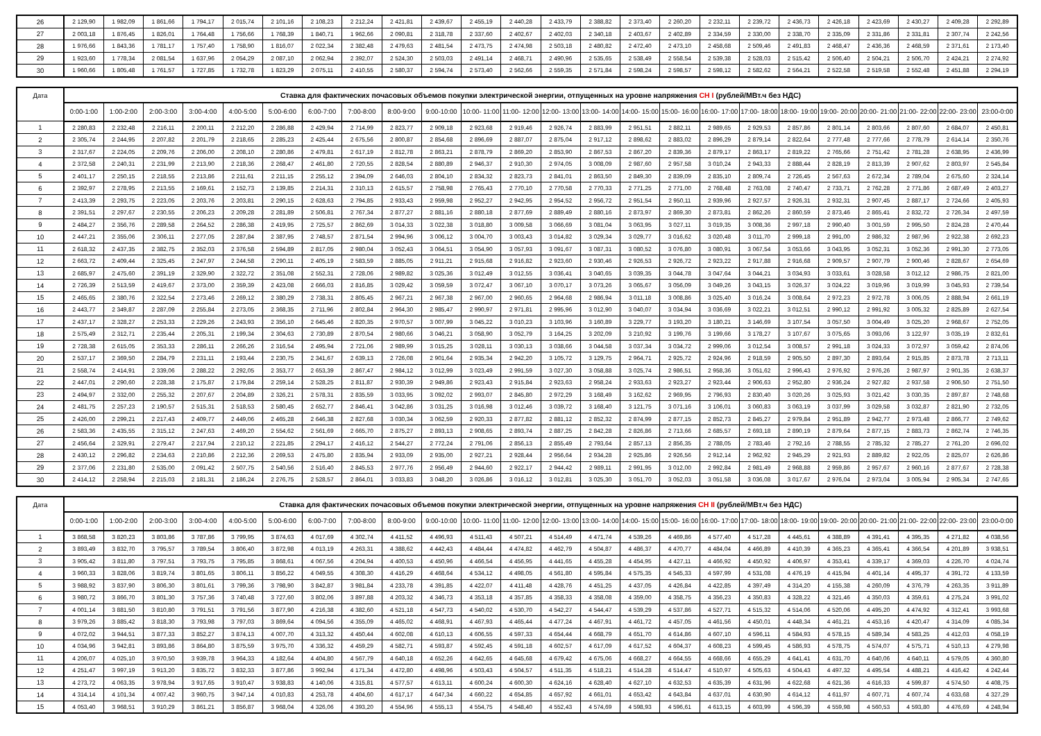| 26 | 2 129,90 | 1 982,09 | 1 861,66 | 1 794,17 | 2 015,74 | 2 101,16 | 2 108,23 | 2 212,24 | 2 421,81 | 2 439,67 | 2 455,19 | 2 440,28 | 2 433,79 | 2 388,82 | 2 373,40 | 2 260,20 | 2 232,11 | 2 239,72 | 2 436,73 | 2 426,18 | 2 423,69 | 2 430,27 | 2 409,28 | 2 292,89 |
| 27 | 2 003,18 | 1 876,45 | 1 826,01 | 1 764,48 | 1 756,66 | 1 768,39 | 1 840,71 | 1 962,66 | 2 090,81 | 2 318,78 | 2 337,60 | 2 402,67 | 2 402,03 | 2 340,18 | 2 403,67 | 2 402,89 | 2 334,59 | 2 330,00 | 2 338,70 | 2 335,09 | 2 331,86 | 2 331,81 | 2 307,74 | 2 242,56 |
| 28 | 1 976,66 | 1 843,36 | 1 781,17 | 1 757,40 | 1 758,90 | 1 816,07 | 2 022,34 | 2 382,48 | 2 479,63 | 2 481,54 | 2 473,75 | 2 474,98 | 2 503,18 | 2 480,82 | 2 472,40 | 2 473,10 | 2 458,68 | 2 509,46 | 2 491,83 | 2 468,47 | 2 436,36 | 2 468,59 | 2 371,61 | 2 173,40 |
| 29 | 1 923,60 | 1 778,34 | 2 081,54 | 1 637,96 | 2 054,29 | 2 087,10 | 2 062,94 | 2 392,07 | 2 524,30 | 2 503,03 | 2 491,14 | 2 468,71 | 2 490,96 | 2 535,65 | 2 538,49 | 2 558,54 | 2 539,38 | 2 528,03 | 2 515,42 | 2 506,40 | 2 504,21 | 2 506,70 | 2 424,21 | 2 274,92 |
| 30 | 1 960,66 | 1 805,48 | 1 761,57 | 1 727,85 | 1 732,78 | 1 823,29 | 2 075,11 | 2 410,55 | 2 580,37 | 2 594,74 | 2 573,40 | 2 562,66 | 2 559,35 | 2 571,84 | 2 598,24 | 2 598,57 | 2 598,12 | 2 582,62 | 2 564,21 | 2 522,58 | 2 519,58 | 2 552,48 | 2 451,88 | 2 294,19 |
| Дата | Ставка для фактических почасовых объемов покупки электрической энергии, отпущенных на уровне напряжения СН I (рублей/МВт.ч без НДС) | | | | | | | | | | | | | | | | | | | | | | | |
| --- | --- | --- | --- | --- | --- | --- | --- | --- | --- | --- | --- | --- | --- | --- | --- | --- | --- | --- | --- | --- | --- | --- | --- | --- |
| | 0:00-1:00 | 1:00-2:00 | 2:00-3:00 | 3:00-4:00 | 4:00-5:00 | 5:00-6:00 | 6:00-7:00 | 7:00-8:00 | 8:00-9:00 | 9:00-10:00 | 10:00- 11:00 | 11:00- 12:00 | 12:00- 13:00 | 13:00- 14:00 | 14:00- 15:00 | 15:00- 16:00 | 16:00- 17:00 | 17:00- 18:00 | 18:00- 19:00 | 19:00- 20:00 | 20:00- 21:00 | 21:00- 22:00 | 22:00- 23:00 | 23:00-0:00 |
| 1 | 2 280,83 | 2 232,48 | 2 216,11 | 2 200,11 | 2 212,20 | 2 286,88 | 2 429,94 | 2 714,99 | 2 823,77 | 2 909,18 | 2 923,68 | 2 919,46 | 2 926,74 | 2 883,99 | 2 951,51 | 2 882,11 | 2 989,65 | 2 929,53 | 2 857,86 | 2 801,14 | 2 803,66 | 2 807,60 | 2 684,07 | 2 450,81 |
| 2 | 2 305,74 | 2 244,95 | 2 207,82 | 2 201,79 | 2 218,65 | 2 285,23 | 2 425,44 | 2 675,56 | 2 800,87 | 2 854,68 | 2 896,69 | 2 887,07 | 2 875,04 | 2 917,12 | 2 898,62 | 2 883,02 | 2 896,29 | 2 879,14 | 2 822,64 | 2 777,48 | 2 777,66 | 2 778,79 | 2 614,14 | 2 350,76 |
| 3 | 2 317,67 | 2 224,05 | 2 209,76 | 2 206,00 | 2 208,10 | 2 280,86 | 2 479,81 | 2 617,19 | 2 812,78 | 2 863,21 | 2 878,79 | 2 869,20 | 2 853,90 | 2 867,53 | 2 867,20 | 2 839,36 | 2 879,17 | 2 863,17 | 2 819,22 | 2 765,66 | 2 751,42 | 2 781,28 | 2 638,95 | 2 436,99 |
| 4 | 2 372,58 | 2 240,31 | 2 231,99 | 2 213,90 | 2 218,36 | 2 268,47 | 2 461,80 | 2 720,55 | 2 828,54 | 2 880,89 | 2 946,37 | 2 910,30 | 2 974,05 | 3 008,09 | 2 987,60 | 2 957,58 | 3 010,24 | 2 943,33 | 2 888,44 | 2 828,19 | 2 813,39 | 2 907,62 | 2 803,97 | 2 545,84 |
| 5 | 2 401,17 | 2 250,15 | 2 218,55 | 2 213,86 | 2 211,61 | 2 211,15 | 2 255,12 | 2 394,09 | 2 646,03 | 2 804,10 | 2 834,32 | 2 823,73 | 2 841,01 | 2 863,50 | 2 849,30 | 2 839,09 | 2 835,10 | 2 809,74 | 2 726,45 | 2 567,63 | 2 672,34 | 2 789,04 | 2 675,60 | 2 324,14 |
| 6 | 2 392,97 | 2 278,95 | 2 213,55 | 2 169,61 | 2 152,73 | 2 139,85 | 2 214,31 | 2 310,13 | 2 615,57 | 2 758,98 | 2 765,43 | 2 770,10 | 2 770,58 | 2 770,33 | 2 771,25 | 2 771,00 | 2 768,48 | 2 763,08 | 2 740,47 | 2 733,71 | 2 762,28 | 2 771,86 | 2 687,49 | 2 403,27 |
| 7 | 2 413,39 | 2 293,75 | 2 223,05 | 2 203,76 | 2 203,81 | 2 290,15 | 2 628,63 | 2 794,85 | 2 933,43 | 2 959,98 | 2 952,27 | 2 942,95 | 2 954,52 | 2 956,72 | 2 951,54 | 2 950,11 | 2 939,96 | 2 927,57 | 2 926,31 | 2 932,31 | 2 907,45 | 2 887,17 | 2 724,66 | 2 405,93 |
| 8 | 2 391,51 | 2 297,67 | 2 230,55 | 2 206,23 | 2 209,28 | 2 281,89 | 2 506,81 | 2 767,34 | 2 877,27 | 2 881,16 | 2 880,18 | 2 877,69 | 2 889,49 | 2 880,16 | 2 873,97 | 2 869,30 | 2 873,81 | 2 862,26 | 2 860,59 | 2 873,46 | 2 865,41 | 2 832,72 | 2 726,34 | 2 497,59 |
| 9 | 2 484,27 | 2 356,76 | 2 289,58 | 2 264,52 | 2 286,38 | 2 419,95 | 2 725,57 | 2 862,69 | 3 014,33 | 3 022,38 | 3 018,80 | 3 009,58 | 3 066,69 | 3 081,04 | 3 063,95 | 3 027,11 | 3 019,35 | 3 008,36 | 2 997,18 | 2 990,40 | 3 001,59 | 2 995,50 | 2 824,28 | 2 470,44 |
| 10 | 2 447,21 | 2 355,06 | 2 306,11 | 2 277,05 | 2 287,84 | 2 387,95 | 2 748,57 | 2 871,54 | 2 994,96 | 3 006,12 | 3 004,70 | 3 003,43 | 3 014,82 | 3 029,34 | 3 029,77 | 3 016,62 | 3 020,48 | 3 011,70 | 2 999,18 | 2 991,00 | 2 986,32 | 2 987,96 | 2 922,38 | 2 692,23 |
| 11 | 2 618,32 | 2 437,35 | 2 382,75 | 2 352,03 | 2 376,58 | 2 594,89 | 2 817,05 | 2 980,04 | 3 052,43 | 3 064,51 | 3 054,90 | 3 057,93 | 3 091,67 | 3 087,31 | 3 080,52 | 3 076,80 | 3 080,91 | 3 067,54 | 3 053,66 | 3 043,95 | 3 052,31 | 3 052,36 | 2 991,30 | 2 773,05 |
| 12 | 2 663,72 | 2 409,44 | 2 325,45 | 2 247,97 | 2 244,58 | 2 290,11 | 2 405,19 | 2 583,59 | 2 885,05 | 2 911,21 | 2 915,68 | 2 916,82 | 2 923,60 | 2 930,46 | 2 926,53 | 2 926,72 | 2 923,22 | 2 917,88 | 2 916,68 | 2 909,57 | 2 907,79 | 2 900,46 | 2 828,67 | 2 654,69 |
| 13 | 2 685,97 | 2 475,60 | 2 391,19 | 2 329,90 | 2 322,72 | 2 351,08 | 2 552,31 | 2 728,06 | 2 989,82 | 3 025,36 | 3 012,49 | 3 012,55 | 3 036,41 | 3 040,65 | 3 039,35 | 3 044,78 | 3 047,64 | 3 044,21 | 3 034,93 | 3 033,61 | 3 028,58 | 3 012,12 | 2 986,75 | 2 821,00 |
| 14 | 2 726,39 | 2 513,59 | 2 419,67 | 2 373,00 | 2 359,39 | 2 423,08 | 2 666,03 | 2 816,85 | 3 029,42 | 3 059,59 | 3 072,47 | 3 067,10 | 3 070,17 | 3 073,26 | 3 065,67 | 3 056,09 | 3 049,26 | 3 043,15 | 3 026,37 | 3 024,22 | 3 019,96 | 3 019,99 | 3 045,93 | 2 739,54 |
| 15 | 2 465,65 | 2 380,76 | 2 322,54 | 2 273,46 | 2 269,12 | 2 380,29 | 2 738,31 | 2 805,45 | 2 967,21 | 2 967,38 | 2 967,00 | 2 960,65 | 2 964,68 | 2 986,94 | 3 011,18 | 3 008,86 | 3 025,40 | 3 016,24 | 3 008,64 | 2 972,23 | 2 972,78 | 3 006,05 | 2 888,94 | 2 661,19 |
| 16 | 2 443,77 | 2 349,87 | 2 287,09 | 2 255,84 | 2 273,05 | 2 368,35 | 2 711,96 | 2 802,84 | 2 964,30 | 2 985,47 | 2 990,97 | 2 971,81 | 2 995,96 | 3 012,90 | 3 040,07 | 3 034,94 | 3 036,69 | 3 022,21 | 3 012,51 | 2 990,12 | 2 991,92 | 3 005,32 | 2 825,89 | 2 627,54 |
| 17 | 2 437,17 | 2 328,27 | 2 253,33 | 2 229,26 | 2 243,93 | 2 356,10 | 2 645,46 | 2 820,35 | 2 970,57 | 3 007,99 | 3 045,22 | 3 010,23 | 3 103,96 | 3 160,89 | 3 229,77 | 3 193,20 | 3 180,21 | 3 146,69 | 3 107,54 | 3 057,50 | 3 004,49 | 3 025,20 | 2 968,67 | 2 752,05 |
| 18 | 2 575,49 | 2 312,71 | 2 235,44 | 2 205,31 | 2 199,34 | 2 304,63 | 2 730,89 | 2 870,54 | 2 980,66 | 3 046,21 | 3 058,90 | 3 052,79 | 3 164,25 | 3 202,09 | 3 210,92 | 3 199,76 | 3 199,66 | 3 178,27 | 3 107,67 | 3 075,65 | 3 093,06 | 3 122,97 | 3 035,19 | 2 832,61 |
| 19 | 2 728,38 | 2 615,05 | 2 353,33 | 2 286,11 | 2 266,26 | 2 316,54 | 2 495,94 | 2 721,06 | 2 989,99 | 3 015,25 | 3 028,11 | 3 030,13 | 3 038,66 | 3 044,58 | 3 037,34 | 3 034,72 | 2 999,06 | 3 012,54 | 3 008,57 | 2 991,18 | 3 024,33 | 3 072,97 | 3 059,42 | 2 874,06 |
| 20 | 2 537,17 | 2 369,50 | 2 284,79 | 2 231,11 | 2 193,44 | 2 230,75 | 2 341,67 | 2 639,13 | 2 726,08 | 2 901,64 | 2 935,34 | 2 942,20 | 3 105,72 | 3 129,75 | 2 964,71 | 2 925,72 | 2 924,96 | 2 918,59 | 2 905,50 | 2 897,30 | 2 893,64 | 2 915,85 | 2 873,78 | 2 713,11 |
| 21 | 2 558,74 | 2 414,91 | 2 339,06 | 2 288,22 | 2 292,05 | 2 353,77 | 2 653,39 | 2 867,47 | 2 984,12 | 3 012,99 | 3 023,49 | 2 991,59 | 3 027,30 | 3 058,88 | 3 025,74 | 2 986,51 | 2 958,36 | 3 051,62 | 2 996,43 | 2 976,92 | 2 976,26 | 2 987,97 | 2 901,35 | 2 638,37 |
| 22 | 2 447,01 | 2 290,60 | 2 228,38 | 2 175,87 | 2 179,84 | 2 259,14 | 2 528,25 | 2 811,87 | 2 930,39 | 2 949,86 | 2 923,43 | 2 915,84 | 2 923,63 | 2 958,24 | 2 933,63 | 2 923,27 | 2 923,44 | 2 906,63 | 2 952,80 | 2 936,24 | 2 927,82 | 2 937,58 | 2 906,50 | 2 751,50 |
| 23 | 2 494,97 | 2 332,00 | 2 255,32 | 2 207,67 | 2 204,89 | 2 326,21 | 2 578,31 | 2 835,59 | 3 033,95 | 3 092,02 | 2 993,07 | 2 845,80 | 2 972,29 | 3 168,49 | 3 162,62 | 2 969,95 | 2 796,93 | 2 830,40 | 3 020,26 | 3 025,93 | 3 021,42 | 3 030,35 | 2 897,87 | 2 748,68 |
| 24 | 2 481,75 | 2 257,23 | 2 190,57 | 2 515,31 | 2 518,53 | 2 580,45 | 2 652,77 | 2 846,41 | 3 042,86 | 3 031,25 | 3 016,98 | 3 012,46 | 3 039,72 | 3 168,40 | 3 121,75 | 3 071,16 | 3 106,01 | 3 060,83 | 3 063,19 | 3 037,99 | 3 029,58 | 3 032,87 | 2 821,90 | 2 732,05 |
| 25 | 2 426,00 | 2 299,21 | 2 217,43 | 2 409,77 | 2 449,06 | 2 465,28 | 2 646,38 | 2 827,68 | 3 030,34 | 3 062,59 | 2 920,33 | 2 877,82 | 2 881,12 | 2 852,32 | 2 874,99 | 2 877,15 | 2 852,73 | 2 845,27 | 2 979,84 | 2 951,89 | 2 942,77 | 2 973,48 | 2 866,77 | 2 749,62 |
| 26 | 2 583,36 | 2 435,55 | 2 315,12 | 2 247,63 | 2 469,20 | 2 554,62 | 2 561,69 | 2 665,70 | 2 875,27 | 2 893,13 | 2 908,65 | 2 893,74 | 2 887,25 | 2 842,28 | 2 826,86 | 2 713,66 | 2 685,57 | 2 693,18 | 2 890,19 | 2 879,64 | 2 877,15 | 2 883,73 | 2 862,74 | 2 746,35 |
| 27 | 2 456,64 | 2 329,91 | 2 279,47 | 2 217,94 | 2 210,12 | 2 221,85 | 2 294,17 | 2 416,12 | 2 544,27 | 2 772,24 | 2 791,06 | 2 856,13 | 2 855,49 | 2 793,64 | 2 857,13 | 2 856,35 | 2 788,05 | 2 783,46 | 2 792,16 | 2 788,55 | 2 785,32 | 2 785,27 | 2 761,20 | 2 696,02 |
| 28 | 2 430,12 | 2 296,82 | 2 234,63 | 2 210,86 | 2 212,36 | 2 269,53 | 2 475,80 | 2 835,94 | 2 933,09 | 2 935,00 | 2 927,21 | 2 928,44 | 2 956,64 | 2 934,28 | 2 925,86 | 2 926,56 | 2 912,14 | 2 962,92 | 2 945,29 | 2 921,93 | 2 889,82 | 2 922,05 | 2 825,07 | 2 626,86 |
| 29 | 2 377,06 | 2 231,80 | 2 535,00 | 2 091,42 | 2 507,75 | 2 540,56 | 2 516,40 | 2 845,53 | 2 977,76 | 2 956,49 | 2 944,60 | 2 922,17 | 2 944,42 | 2 989,11 | 2 991,95 | 3 012,00 | 2 992,84 | 2 981,49 | 2 968,88 | 2 959,86 | 2 957,67 | 2 960,16 | 2 877,67 | 2 728,38 |
| 30 | 2 414,12 | 2 258,94 | 2 215,03 | 2 181,31 | 2 186,24 | 2 276,75 | 2 528,57 | 2 864,01 | 3 033,83 | 3 048,20 | 3 026,86 | 3 016,12 | 3 012,81 | 3 025,30 | 3 051,70 | 3 052,03 | 3 051,58 | 3 036,08 | 3 017,67 | 2 976,04 | 2 973,04 | 3 005,94 | 2 905,34 | 2 747,65 |
| Дата | Ставка для фактических почасовых объемов покупки электрической энергии, отпущенных на уровне напряжения СН II (рублей/МВт.ч без НДС) | | | | | | | | | | | | | | | | | | | | | | | |
| --- | --- | --- | --- | --- | --- | --- | --- | --- | --- | --- | --- | --- | --- | --- | --- | --- | --- | --- | --- | --- | --- | --- | --- | --- |
| | 0:00-1:00 | 1:00-2:00 | 2:00-3:00 | 3:00-4:00 | 4:00-5:00 | 5:00-6:00 | 6:00-7:00 | 7:00-8:00 | 8:00-9:00 | 9:00-10:00 | 10:00- 11:00 | 11:00- 12:00 | 12:00- 13:00 | 13:00- 14:00 | 14:00- 15:00 | 15:00- 16:00 | 16:00- 17:00 | 17:00- 18:00 | 18:00- 19:00 | 19:00- 20:00 | 20:00- 21:00 | 21:00- 22:00 | 22:00- 23:00 | 23:00-0:00 |
| 1 | 3 868,58 | 3 820,23 | 3 803,86 | 3 787,86 | 3 799,95 | 3 874,63 | 4 017,69 | 4 302,74 | 4 411,52 | 4 496,93 | 4 511,43 | 4 507,21 | 4 514,49 | 4 471,74 | 4 539,26 | 4 469,86 | 4 577,40 | 4 517,28 | 4 445,61 | 4 388,89 | 4 391,41 | 4 395,35 | 4 271,82 | 4 038,56 |
| 2 | 3 893,49 | 3 832,70 | 3 795,57 | 3 789,54 | 3 806,40 | 3 872,98 | 4 013,19 | 4 263,31 | 4 388,62 | 4 442,43 | 4 484,44 | 4 474,82 | 4 462,79 | 4 504,87 | 4 486,37 | 4 470,77 | 4 484,04 | 4 466,89 | 4 410,39 | 4 365,23 | 4 365,41 | 4 366,54 | 4 201,89 | 3 938,51 |
| 3 | 3 905,42 | 3 811,80 | 3 797,51 | 3 793,75 | 3 795,85 | 3 868,61 | 4 067,56 | 4 204,94 | 4 400,53 | 4 450,96 | 4 466,54 | 4 456,95 | 4 441,65 | 4 455,28 | 4 454,95 | 4 427,11 | 4 466,92 | 4 450,92 | 4 406,97 | 4 353,41 | 4 339,17 | 4 369,03 | 4 226,70 | 4 024,74 |
| 4 | 3 960,33 | 3 828,06 | 3 819,74 | 3 801,65 | 3 806,11 | 3 856,22 | 4 049,55 | 4 308,30 | 4 416,29 | 4 468,64 | 4 534,12 | 4 498,05 | 4 561,80 | 4 595,84 | 4 575,35 | 4 545,33 | 4 597,99 | 4 531,08 | 4 476,19 | 4 415,94 | 4 401,14 | 4 495,37 | 4 391,72 | 4 133,59 |
| 5 | 3 988,92 | 3 837,90 | 3 806,30 | 3 801,61 | 3 799,36 | 3 798,90 | 3 842,87 | 3 981,84 | 4 233,78 | 4 391,85 | 4 422,07 | 4 411,48 | 4 428,76 | 4 451,25 | 4 437,05 | 4 426,84 | 4 422,85 | 4 397,49 | 4 314,20 | 4 155,38 | 4 260,09 | 4 376,79 | 4 263,35 | 3 911,89 |
| 6 | 3 980,72 | 3 866,70 | 3 801,30 | 3 757,36 | 3 740,48 | 3 727,60 | 3 802,06 | 3 897,88 | 4 203,32 | 4 346,73 | 4 353,18 | 4 357,85 | 4 358,33 | 4 358,08 | 4 359,00 | 4 358,75 | 4 356,23 | 4 350,83 | 4 328,22 | 4 321,46 | 4 350,03 | 4 359,61 | 4 275,24 | 3 991,02 |
| 7 | 4 001,14 | 3 881,50 | 3 810,80 | 3 791,51 | 3 791,56 | 3 877,90 | 4 216,38 | 4 382,60 | 4 521,18 | 4 547,73 | 4 540,02 | 4 530,70 | 4 542,27 | 4 544,47 | 4 539,29 | 4 537,86 | 4 527,71 | 4 515,32 | 4 514,06 | 4 520,06 | 4 495,20 | 4 474,92 | 4 312,41 | 3 993,68 |
| 8 | 3 979,26 | 3 885,42 | 3 818,30 | 3 793,98 | 3 797,03 | 3 869,64 | 4 094,56 | 4 355,09 | 4 465,02 | 4 468,91 | 4 467,93 | 4 465,44 | 4 477,24 | 4 467,91 | 4 461,72 | 4 457,05 | 4 461,56 | 4 450,01 | 4 448,34 | 4 461,21 | 4 453,16 | 4 420,47 | 4 314,09 | 4 085,34 |
| 9 | 4 072,02 | 3 944,51 | 3 877,33 | 3 852,27 | 3 874,13 | 4 007,70 | 4 313,32 | 4 450,44 | 4 602,08 | 4 610,13 | 4 606,55 | 4 597,33 | 4 654,44 | 4 668,79 | 4 651,70 | 4 614,86 | 4 607,10 | 4 596,11 | 4 584,93 | 4 578,15 | 4 589,34 | 4 583,25 | 4 412,03 | 4 058,19 |
| 10 | 4 034,96 | 3 942,81 | 3 893,86 | 3 864,80 | 3 875,59 | 3 975,70 | 4 336,32 | 4 459,29 | 4 582,71 | 4 593,87 | 4 592,45 | 4 591,18 | 4 602,57 | 4 617,09 | 4 617,52 | 4 604,37 | 4 608,23 | 4 599,45 | 4 586,93 | 4 578,75 | 4 574,07 | 4 575,71 | 4 510,13 | 4 279,98 |
| 11 | 4 206,07 | 4 025,10 | 3 970,50 | 3 939,78 | 3 964,33 | 4 182,64 | 4 404,80 | 4 567,79 | 4 640,18 | 4 652,26 | 4 642,65 | 4 645,68 | 4 679,42 | 4 675,06 | 4 668,27 | 4 664,55 | 4 668,66 | 4 655,29 | 4 641,41 | 4 631,70 | 4 640,06 | 4 640,11 | 4 579,05 | 4 360,80 |
| 12 | 4 251,47 | 3 997,19 | 3 913,20 | 3 835,72 | 3 832,33 | 3 877,86 | 3 992,94 | 4 171,34 | 4 472,80 | 4 498,96 | 4 503,43 | 4 504,57 | 4 511,35 | 4 518,21 | 4 514,28 | 4 514,47 | 4 510,97 | 4 505,63 | 4 504,43 | 4 497,32 | 4 495,54 | 4 488,21 | 4 416,42 | 4 242,44 |
| 13 | 4 273,72 | 4 063,35 | 3 978,94 | 3 917,65 | 3 910,47 | 3 938,83 | 4 140,06 | 4 315,81 | 4 577,57 | 4 613,11 | 4 600,24 | 4 600,30 | 4 624,16 | 4 628,40 | 4 627,10 | 4 632,53 | 4 635,39 | 4 631,96 | 4 622,68 | 4 621,36 | 4 616,33 | 4 599,87 | 4 574,50 | 4 408,75 |
| 14 | 4 314,14 | 4 101,34 | 4 007,42 | 3 960,75 | 3 947,14 | 4 010,83 | 4 253,78 | 4 404,60 | 4 617,17 | 4 647,34 | 4 660,22 | 4 654,85 | 4 657,92 | 4 661,01 | 4 653,42 | 4 643,84 | 4 637,01 | 4 630,90 | 4 614,12 | 4 611,97 | 4 607,71 | 4 607,74 | 4 633,68 | 4 327,29 |
| 15 | 4 053,40 | 3 968,51 | 3 910,29 | 3 861,21 | 3 856,87 | 3 968,04 | 4 326,06 | 4 393,20 | 4 554,96 | 4 555,13 | 4 554,75 | 4 548,40 | 4 552,43 | 4 574,69 | 4 598,93 | 4 596,61 | 4 613,15 | 4 603,99 | 4 596,39 | 4 559,98 | 4 560,53 | 4 593,80 | 4 476,69 | 4 248,94 |